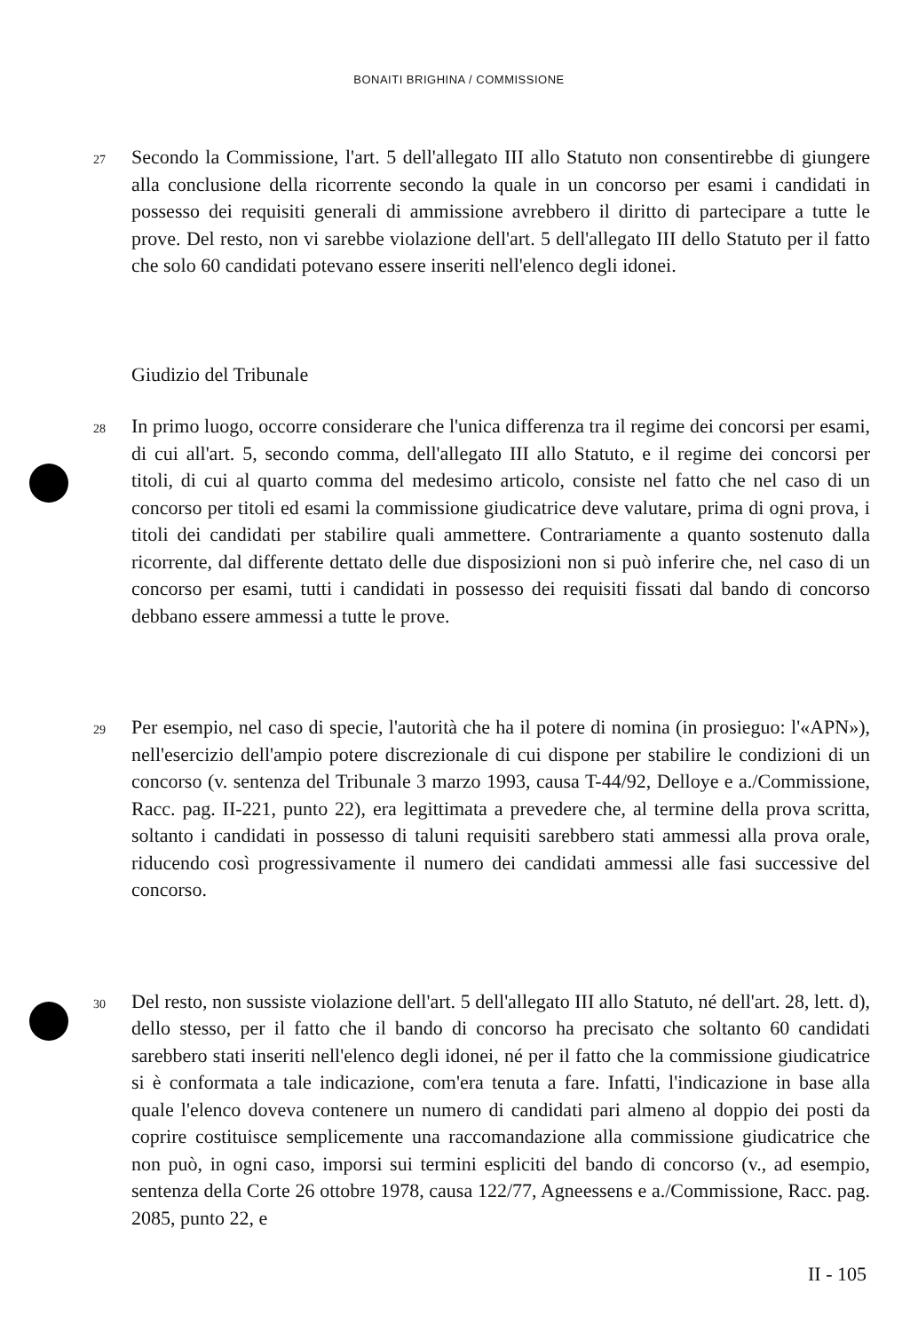BONAITI BRIGHINA / COMMISSIONE
27 Secondo la Commissione, l'art. 5 dell'allegato III allo Statuto non consentirebbe di giungere alla conclusione della ricorrente secondo la quale in un concorso per esami i candidati in possesso dei requisiti generali di ammissione avrebbero il diritto di partecipare a tutte le prove. Del resto, non vi sarebbe violazione dell'art. 5 dell'allegato III dello Statuto per il fatto che solo 60 candidati potevano essere inseriti nell'elenco degli idonei.
Giudizio del Tribunale
28 In primo luogo, occorre considerare che l'unica differenza tra il regime dei concorsi per esami, di cui all'art. 5, secondo comma, dell'allegato III allo Statuto, e il regime dei concorsi per titoli, di cui al quarto comma del medesimo articolo, consiste nel fatto che nel caso di un concorso per titoli ed esami la commissione giudicatrice deve valutare, prima di ogni prova, i titoli dei candidati per stabilire quali ammettere. Contrariamente a quanto sostenuto dalla ricorrente, dal differente dettato delle due disposizioni non si può inferire che, nel caso di un concorso per esami, tutti i candidati in possesso dei requisiti fissati dal bando di concorso debbano essere ammessi a tutte le prove.
29 Per esempio, nel caso di specie, l'autorità che ha il potere di nomina (in prosieguo: l'«APN»), nell'esercizio dell'ampio potere discrezionale di cui dispone per stabilire le condizioni di un concorso (v. sentenza del Tribunale 3 marzo 1993, causa T-44/92, Delloye e a./Commissione, Racc. pag. II-221, punto 22), era legittimata a prevedere che, al termine della prova scritta, soltanto i candidati in possesso di taluni requisiti sarebbero stati ammessi alla prova orale, riducendo così progressivamente il numero dei candidati ammessi alle fasi successive del concorso.
30 Del resto, non sussiste violazione dell'art. 5 dell'allegato III allo Statuto, né dell'art. 28, lett. d), dello stesso, per il fatto che il bando di concorso ha precisato che soltanto 60 candidati sarebbero stati inseriti nell'elenco degli idonei, né per il fatto che la commissione giudicatrice si è conformata a tale indicazione, com'era tenuta a fare. Infatti, l'indicazione in base alla quale l'elenco doveva contenere un numero di candidati pari almeno al doppio dei posti da coprire costituisce semplicemente una raccomandazione alla commissione giudicatrice che non può, in ogni caso, imporsi sui termini espliciti del bando di concorso (v., ad esempio, sentenza della Corte 26 ottobre 1978, causa 122/77, Agneessens e a./Commissione, Racc. pag. 2085, punto 22, e
II - 105